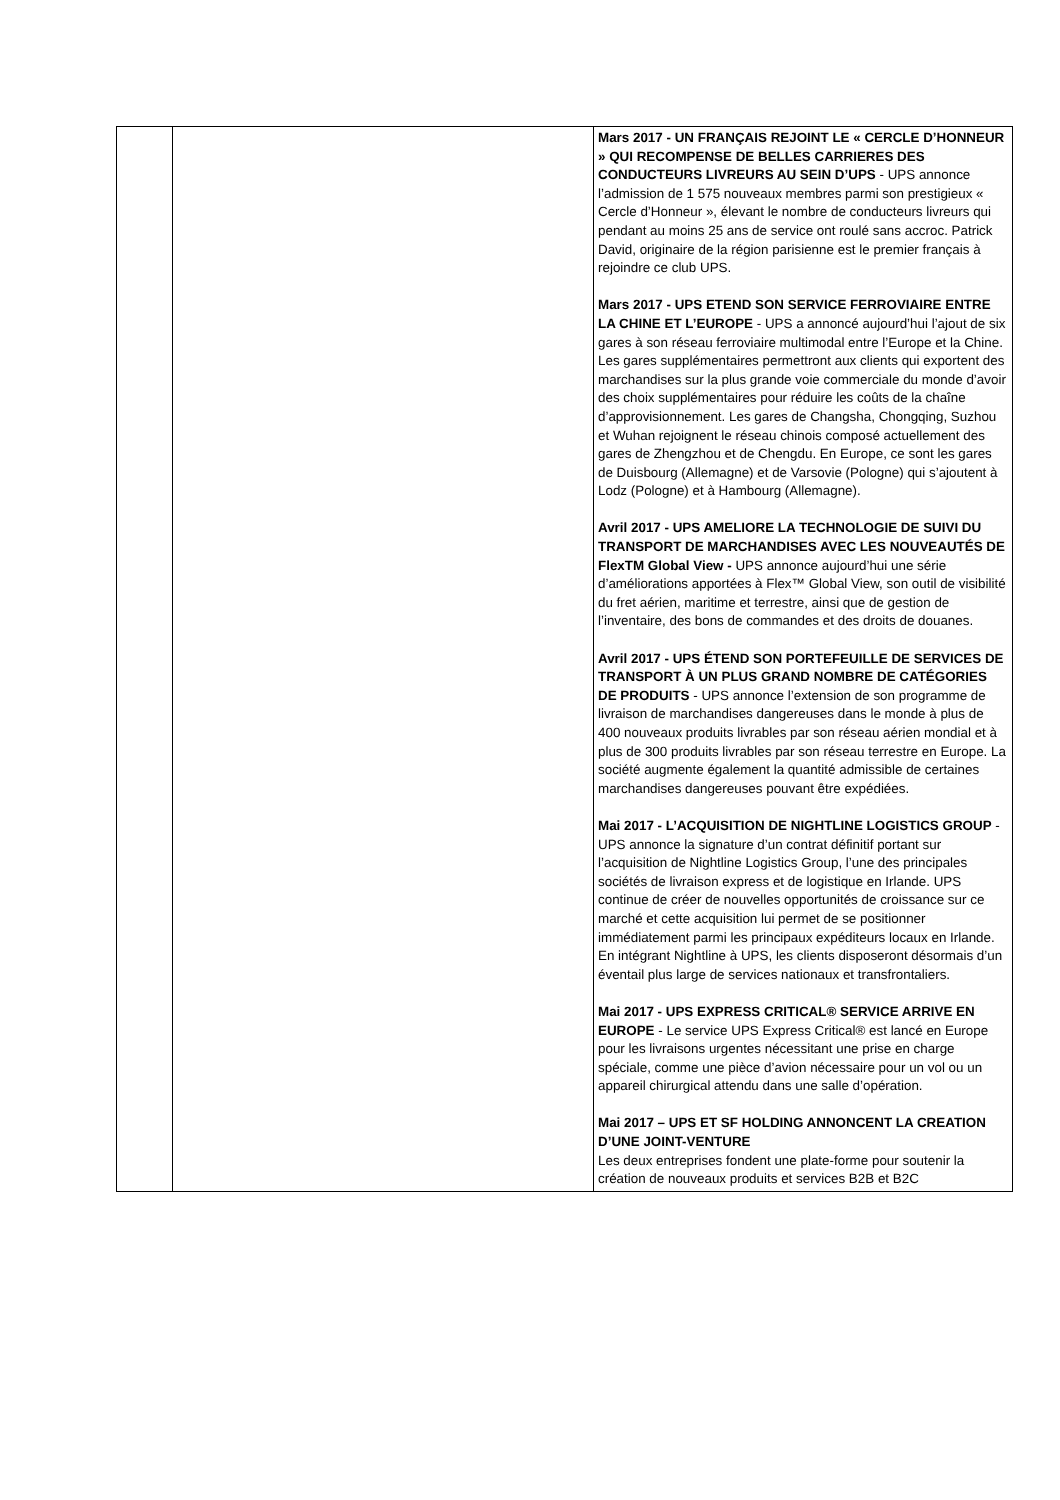| | | Mars 2017 - UN FRANÇAIS REJOINT LE « CERCLE D’HONNEUR » QUI RECOMPENSE DE BELLES CARRIERES DES CONDUCTEURS LIVREURS AU SEIN D’UPS - UPS annonce l’admission de 1 575 nouveaux membres parmi son prestigieux « Cercle d’Honneur », élevant le nombre de conducteurs livreurs qui pendant au moins 25 ans de service ont roulé sans accroc. Patrick David, originaire de la région parisienne est le premier français à rejoindre ce club UPS. Mars 2017 - UPS ETEND SON SERVICE FERROVIAIRE ENTRE LA CHINE ET L’EUROPE - UPS a annoncé aujourd’hui l’ajout de six gares à son réseau ferroviaire multimodal entre l’Europe et la Chine. Les gares supplémentaires permettront aux clients qui exportent des marchandises sur la plus grande voie commerciale du monde d’avoir des choix supplémentaires pour réduire les coûts de la chaîne d’approvisionnement. Les gares de Changsha, Chongqing, Suzhou et Wuhan rejoignent le réseau chinois composé actuellement des gares de Zhengzhou et de Chengdu. En Europe, ce sont les gares de Duisbourg (Allemagne) et de Varsovie (Pologne) qui s’ajoutent à Lodz (Pologne) et à Hambourg (Allemagne). Avril 2017 - UPS AMELIORE LA TECHNOLOGIE DE SUIVI DU TRANSPORT DE MARCHANDISES AVEC LES NOUVEAUTÉS DE FlexTM Global View - UPS annonce aujourd’hui une série d’améliorations apportées à Flex™ Global View, son outil de visibilité du fret aérien, maritime et terrestre, ainsi que de gestion de l’inventaire, des bons de commandes et des droits de douanes. Avril 2017 - UPS ÉTEND SON PORTEFEUILLE DE SERVICES DE TRANSPORT À UN PLUS GRAND NOMBRE DE CATÉGORIES DE PRODUITS - UPS annonce l’extension de son programme de livraison de marchandises dangereuses dans le monde à plus de 400 nouveaux produits livrables par son réseau aérien mondial et à plus de 300 produits livrables par son réseau terrestre en Europe. La société augmente également la quantité admissible de certaines marchandises dangereuses pouvant être expédiées. Mai 2017 - L’ACQUISITION DE NIGHTLINE LOGISTICS GROUP - UPS annonce la signature d’un contrat définitif portant sur l’acquisition de Nightline Logistics Group, l’une des principales sociétés de livraison express et de logistique en Irlande. UPS continue de créer de nouvelles opportunités de croissance sur ce marché et cette acquisition lui permet de se positionner immédiatement parmi les principaux expéditeurs locaux en Irlande. En intégrant Nightline à UPS, les clients disposeront désormais d’un éventail plus large de services nationaux et transfrontaliers. Mai 2017 - UPS EXPRESS CRITICAL® SERVICE ARRIVE EN EUROPE - Le service UPS Express Critical® est lancé en Europe pour les livraisons urgentes nécessitant une prise en charge spéciale, comme une pièce d’avion nécessaire pour un vol ou un appareil chirurgical attendu dans une salle d’opération. Mai 2017 – UPS ET SF HOLDING ANNONCENT LA CREATION D’UNE JOINT-VENTURE Les deux entreprises fondent une plate-forme pour soutenir la création de nouveaux produits et services B2B et B2C |